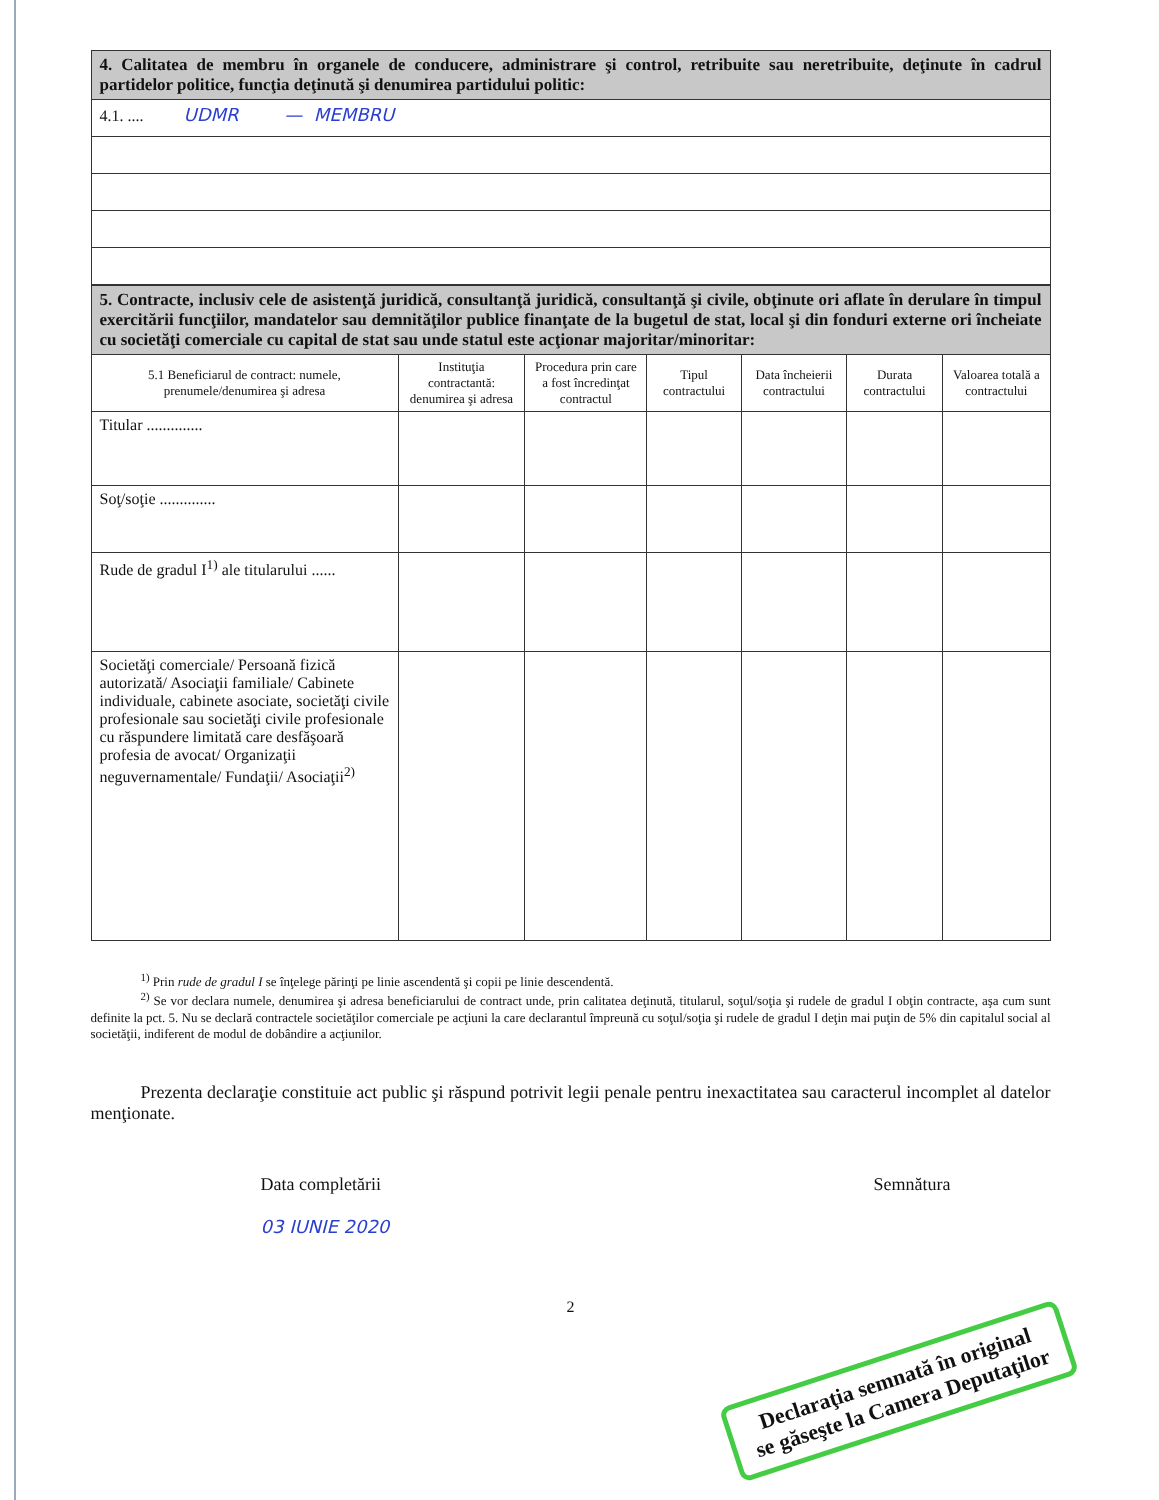| 4. Calitatea de membru în organele de conducere, administrare şi control, retribuite sau neretribuite, deţinute în cadrul partidelor politice, funcţia deţinută şi denumirea partidului politic: |
| 4.1. .... UDMR — MEMBRU |
| 5. Contracte, inclusiv cele de asistenţă juridică, consultanţă juridică, consultanţă şi civile, obţinute ori aflate în derulare în timpul exercitării funcţiilor, mandatelor sau demnităţilor publice finanţate de la bugetul de stat, local şi din fonduri externe ori încheiate cu societăţi comerciale cu capital de stat sau unde statul este acţionar majoritar/minoritar: | | | | | | |
| 5.1 Beneficiarul de contract: numele, prenumele/denumirea şi adresa | Instituţia contractantă: denumirea şi adresa | Procedura prin care a fost încredinţat contractul | Tipul contractului | Data încheierii contractului | Durata contractului | Valoarea totală a contractului |
| Titular .............. | | | | | | |
| Soţ/soţie .............. | | | | | | |
| Rude de gradul I<sup>1)</sup> ale titularului ...... | | | | | | |
| Societăţi comerciale/ Persoană fizică autorizată/ Asociaţii familiale/ Cabinete individuale, cabinete asociate, societăţi civile profesionale sau societăţi civile profesionale cu răspundere limitată care desfăşoară profesia de avocat/ Organizaţii neguvernamentale/ Fundaţii/ Asociaţii<sup>2)</sup> | | | | | | |
<sup>1)</sup> Prin rude de gradul I se înţelege părinţi pe linie ascendentă şi copii pe linie descendentă.
<sup>2)</sup> Se vor declara numele, denumirea şi adresa beneficiarului de contract unde, prin calitatea deţinută, titularul, soţul/soţia şi rudele de gradul I obţin contracte, aşa cum sunt definite la pct. 5. Nu se declară contractele societăţilor comerciale pe acţiuni la care declarantul împreună cu soţul/soţia şi rudele de gradul I deţin mai puţin de 5% din capitalul social al societăţii, indiferent de modul de dobândire a acţiunilor.
Prezenta declaraţie constituie act public şi răspund potrivit legii penale pentru inexactitatea sau caracterul incomplet al datelor menţionate.
Data completării
03 IUNIE 2020
Semnătura
2
Declaraţia semnată în original
se găseşte la Camera Deputaţilor